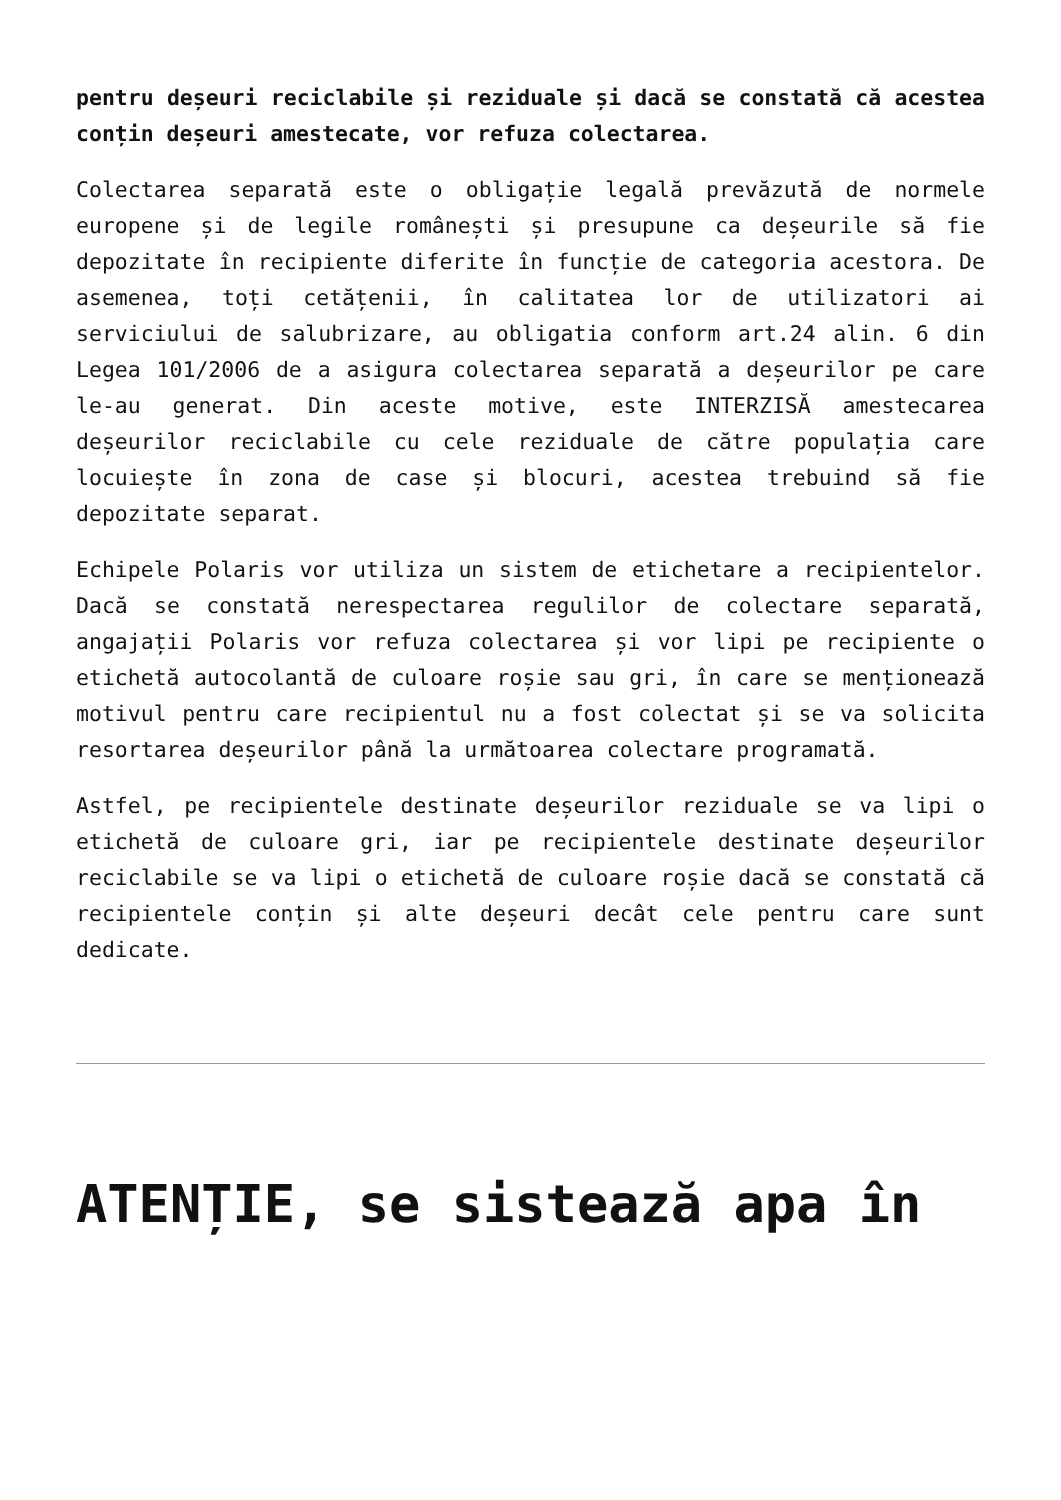pentru deșeuri reciclabile și reziduale și dacă se constată că acestea conțin deșeuri amestecate, vor refuza colectarea.
Colectarea separată este o obligație legală prevăzută de normele europene și de legile românești și presupune ca deșeurile să fie depozitate în recipiente diferite în funcție de categoria acestora. De asemenea, toți cetățenii, în calitatea lor de utilizatori ai serviciului de salubrizare, au obligatia conform art.24 alin. 6 din Legea 101/2006 de a asigura colectarea separată a deșeurilor pe care le-au generat. Din aceste motive, este INTERZISĂ amestecarea deșeurilor reciclabile cu cele reziduale de către populația care locuiește în zona de case și blocuri, acestea trebuind să fie depozitate separat.
Echipele Polaris vor utiliza un sistem de etichetare a recipientelor. Dacă se constată nerespectarea regulilor de colectare separată, angajații Polaris vor refuza colectarea și vor lipi pe recipiente o etichetă autocolantă de culoare roșie sau gri, în care se menționează motivul pentru care recipientul nu a fost colectat și se va solicita resortarea deșeurilor până la următoarea colectare programată.
Astfel, pe recipientele destinate deșeurilor reziduale se va lipi o etichetă de culoare gri, iar pe recipientele destinate deșeurilor reciclabile se va lipi o etichetă de culoare roșie dacă se constată că recipientele conțin și alte deșeuri decât cele pentru care sunt dedicate.
ATENȚIE, se sistează apa în